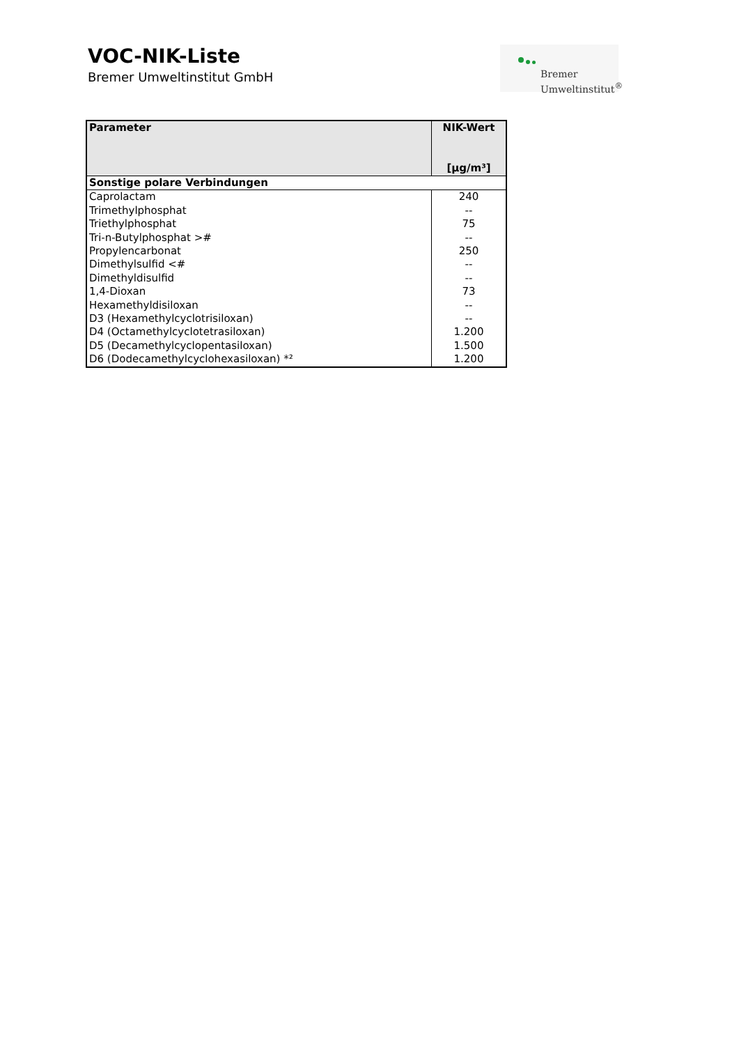VOC-NIK-Liste
Bremer Umweltinstitut GmbH
Bremer
Umweltinstitut<sup>®</sup>
| Parameter | NIK-Wert [µg/m³] |
| --- | --- |
| Sonstige polare Verbindungen | |
| Caprolactam | 240 |
| Trimethylphosphat | -- |
| Triethylphosphat | 75 |
| Tri-n-Butylphosphat ># | -- |
| Propylencarbonat | 250 |
| Dimethylsulfid <# | -- |
| Dimethyldisulfid | -- |
| 1,4-Dioxan | 73 |
| Hexamethyldisiloxan | -- |
| D3 (Hexamethylcyclotrisiloxan) | -- |
| D4 (Octamethylcyclotetrasiloxan) | 1.200 |
| D5 (Decamethylcyclopentasiloxan) | 1.500 |
| D6 (Dodecamethylcyclohexasiloxan) *² | 1.200 |